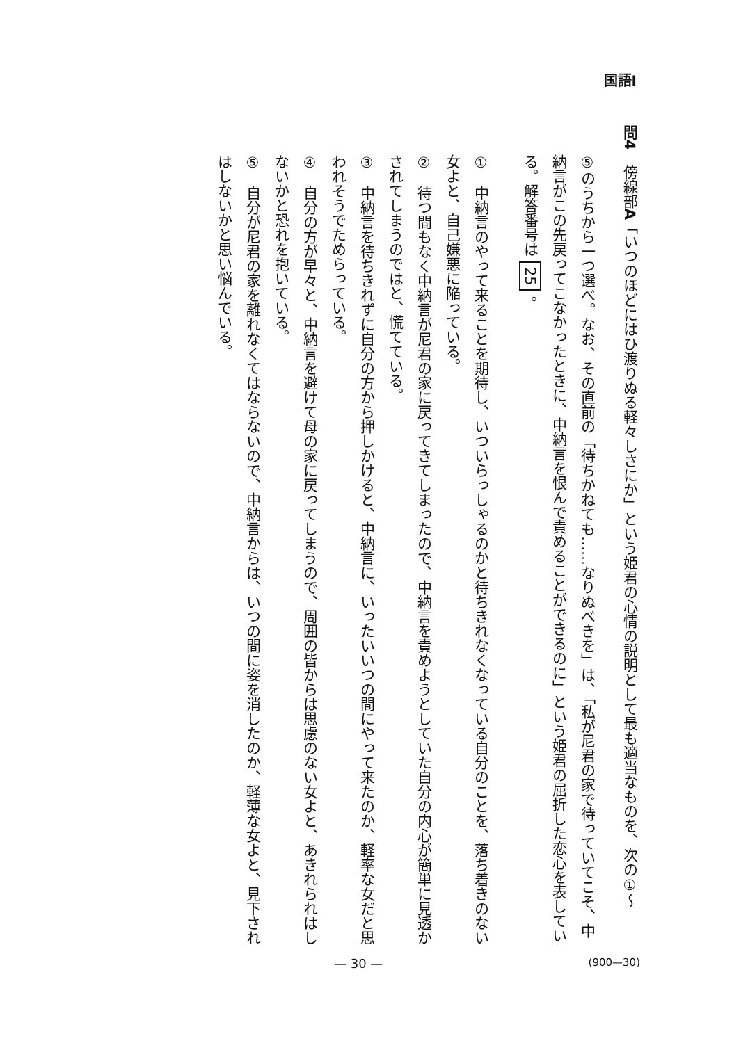国語Ⅰ
問4　傍線部A「いつのほどにはひ渡りぬる軽々しさにか」という姫君の心情の説明として最も適当なものを、次の①～
⑤のうちから一つ選べ。なお、その直前の「待ちかねても……なりぬべきを」は、「私が尼君の家で待っていてこそ、中
納言がこの先戻ってこなかったときに、中納言を恨んで責めることができるのに」という姫君の屈折した恋心を表してい
る。解答番号は 25 。
①　中納言のやって来ることを期待し、いついらっしゃるのかと待ちきれなくなっている自分のことを、落ち着きのない
女よと、自己嫌悪に陥っている。
②　待つ間もなく中納言が尼君の家に戻ってきてしまったので、中納言を責めようとしていた自分の内心が簡単に見透か
されてしまうのではと、慌てている。
③　中納言を待ちきれずに自分の方から押しかけると、中納言に、いったいいつの間にやって来たのか、軽率な女だと思
われそうでためらっている。
④　自分の方が早々と、中納言を避けて母の家に戻ってしまうので、周囲の皆からは思慮のない女よと、あきれられはし
ないかと恐れを抱いている。
⑤　自分が尼君の家を離れなくてはならないので、中納言からは、いつの間に姿を消したのか、軽薄な女よと、見下され
はしないかと思い悩んでいる。
— 30 — (900—30)